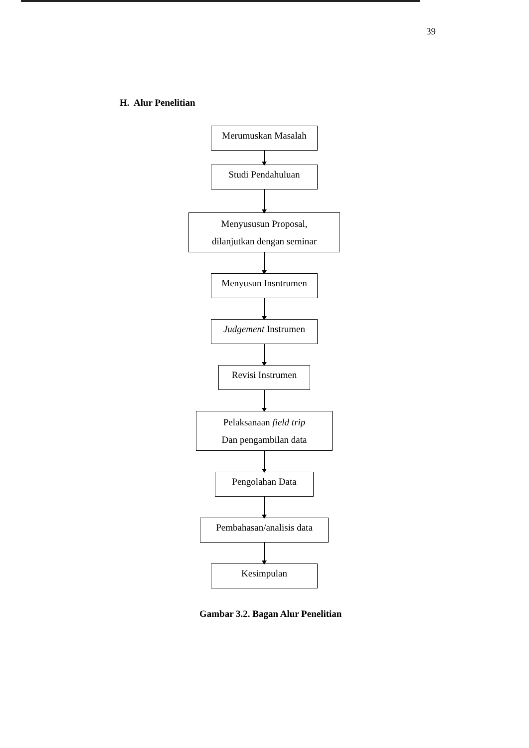39
H. Alur Penelitian
Merumuskan Masalah
Studi Pendahuluan
Menyususun Proposal,
dilanjutkan dengan seminar
Menyusun Insntrumen
Judgement Instrumen
Revisi Instrumen
Pelaksanaan field trip
Dan pengambilan data
Pengolahan Data
Pembahasan/analisis data
Kesimpulan
Gambar 3.2. Bagan Alur Penelitian